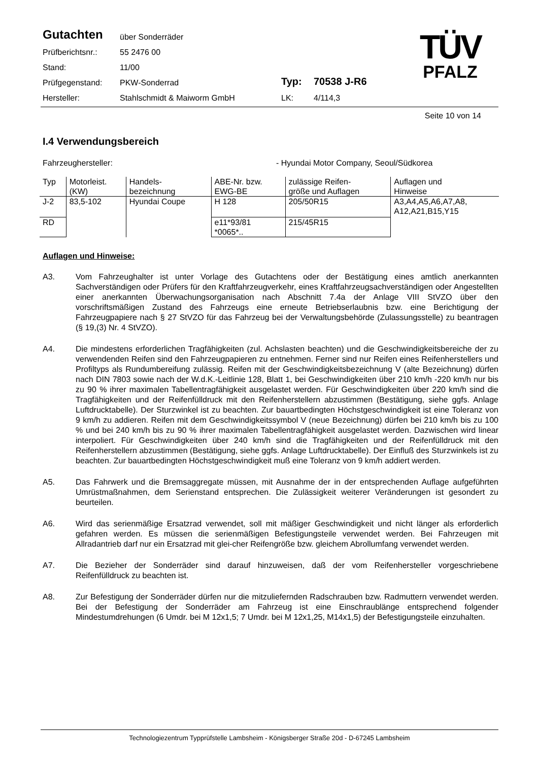| Gutachten | über Sonderräder | | |
| Prüfberichtsnr.: | 55 2476 00 | | |
| Stand: | 11/00 | | |
| Prüfgegenstand: | PKW-Sonderrad | Typ: | 70538 J-R6 |
| Hersteller: | Stahlschmidt & Maiworm GmbH | LK: | 4/114,3 |
TÜV
PFALZ
Seite 10 von 14
I.4 Verwendungsbereich
Fahrzeughersteller: - Hyundai Motor Company, Seoul/Südkorea
| Typ | Motorleist. (KW) | Handels- bezeichnung | ABE-Nr. bzw. EWG-BE | zulässige Reifen- größe und Auflagen | Auflagen und Hinweise |
| --- | --- | --- | --- | --- | --- |
| J-2 | 83,5-102 | Hyundai Coupe | H 128 | 205/50R15 | A3,A4,A5,A6,A7,A8, A12,A21,B15,Y15 |
| RD | | | e11*93/81 *0065*.. | 215/45R15 | |
Auflagen und Hinweise:
A3. Vom Fahrzeughalter ist unter Vorlage des Gutachtens oder der Bestätigung eines amtlich anerkannten Sachverständigen oder Prüfers für den Kraftfahrzeugverkehr, eines Kraftfahrzeugsachverständigen oder Angestellten einer anerkannten Überwachungsorganisation nach Abschnitt 7.4a der Anlage VIII StVZO über den vorschriftsmäßigen Zustand des Fahrzeugs eine erneute Betriebserlaubnis bzw. eine Berichtigung der Fahrzeugpapiere nach § 27 StVZO für das Fahrzeug bei der Verwaltungsbehörde (Zulassungsstelle) zu beantragen (§ 19,(3) Nr. 4 StVZO).
A4. Die mindestens erforderlichen Tragfähigkeiten (zul. Achslasten beachten) und die Geschwindigkeitsbereiche der zu verwendenden Reifen sind den Fahrzeugpapieren zu entnehmen. Ferner sind nur Reifen eines Reifenherstellers und Profiltyps als Rundumbereifung zulässig. Reifen mit der Geschwindigkeitsbezeichnung V (alte Bezeichnung) dürfen nach DIN 7803 sowie nach der W.d.K.-Leitlinie 128, Blatt 1, bei Geschwindigkeiten über 210 km/h -220 km/h nur bis zu 90 % ihrer maximalen Tabellentragfähigkeit ausgelastet werden. Für Geschwindigkeiten über 220 km/h sind die Tragfähigkeiten und der Reifenfülldruck mit den Reifenherstellern abzustimmen (Bestätigung, siehe ggfs. Anlage Luftdrucktabelle). Der Sturzwinkel ist zu beachten. Zur bauartbedingten Höchstgeschwindigkeit ist eine Toleranz von 9 km/h zu addieren. Reifen mit dem Geschwindigkeitssymbol V (neue Bezeichnung) dürfen bei 210 km/h bis zu 100 % und bei 240 km/h bis zu 90 % ihrer maximalen Tabellentragfähigkeit ausgelastet werden. Dazwischen wird linear interpoliert. Für Geschwindigkeiten über 240 km/h sind die Tragfähigkeiten und der Reifenfülldruck mit den Reifenherstellern abzustimmen (Bestätigung, siehe ggfs. Anlage Luftdrucktabelle). Der Einfluß des Sturzwinkels ist zu beachten. Zur bauartbedingten Höchstgeschwindigkeit muß eine Toleranz von 9 km/h addiert werden.
A5. Das Fahrwerk und die Bremsaggregate müssen, mit Ausnahme der in der entsprechenden Auflage aufgeführten Umrüstmaßnahmen, dem Serienstand entsprechen. Die Zulässigkeit weiterer Veränderungen ist gesondert zu beurteilen.
A6. Wird das serienmäßige Ersatzrad verwendet, soll mit mäßiger Geschwindigkeit und nicht länger als erforderlich gefahren werden. Es müssen die serienmäßigen Befestigungsteile verwendet werden. Bei Fahrzeugen mit Allradantrieb darf nur ein Ersatzrad mit glei-cher Reifengröße bzw. gleichem Abrollumfang verwendet werden.
A7. Die Bezieher der Sonderräder sind darauf hinzuweisen, daß der vom Reifenhersteller vorgeschriebene Reifenfülldruck zu beachten ist.
A8. Zur Befestigung der Sonderräder dürfen nur die mitzuliefernden Radschrauben bzw. Radmuttern verwendet werden. Bei der Befestigung der Sonderräder am Fahrzeug ist eine Einschraublänge entsprechend folgender Mindestumdrehungen (6 Umdr. bei M 12x1,5; 7 Umdr. bei M 12x1,25, M14x1,5) der Befestigungsteile einzuhalten.
Technologiezentrum Typprüfstelle Lambsheim - Königsberger Straße 20d - D-67245 Lambsheim